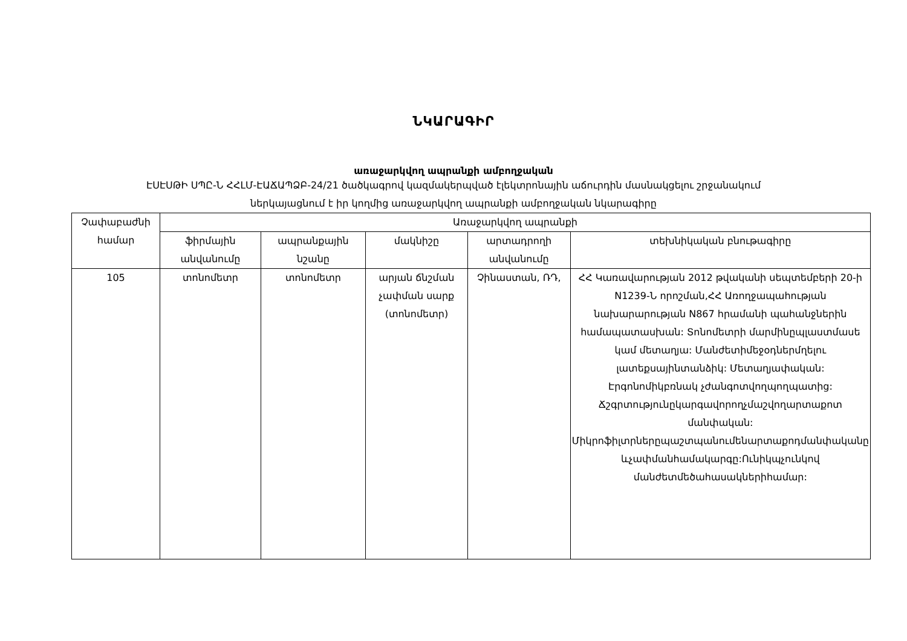ՆԿԱՐԱԳԻՐ
առաջարկվող ապրանքի ամբողջական
ԷՍԷՍԹԻ ՍՊԸ-Ն ՀՀԼՄ-ԷԱՃԱՊՁԲ-24/21 ծածկագրով կազմակերպված էլեկտրոնային աճուրդին մասնակցելու շրջանակում
ներկայացնում է իր կողմից առաջարկվող ապրանքի ամբողջական նկարագիրը
| Չափաբաժնի համար | Առաջարկվող ապրանքի | | | | |
| --- | --- | --- | --- | --- | --- |
| | ֆիրմային անվանումը | ապրանքային նշանը | մակնիշը | արտադրողի անվանումը | տեխնիկական բնութագիրը |
| 105 | տոնոմետր | տոնոմետր | արյան ճնշման չափման սարք (տոնոմետր) | Չինաստան, ՌԴ, | ՀՀ Կառավարության 2012 թվականի սեպտեմբերի 20-ի N1239-Ն որոշման,ՀՀ Առողջապահության նախարարության N867 հրամանի պահանջներին համապատասխան: Տոնոմետրի մարմինըպլաստմասե կամ մետաղյա: Մանժետիմեջօդներմղելու լատեքսայինտանձիկ: Մետաղյափական: Էրգոնոմիկբռնակ չժանգոտվողպողպատից: Ճշգրտությունըկարգավորողչմաշվողարտաքոտ մանփական: Միկրոֆիլտրներըպաշտպանումենարտաքոդմանփականը ևչափմանհամակարգը:Ունիկպչունկով մանժետմեծահասակներիհամար: |